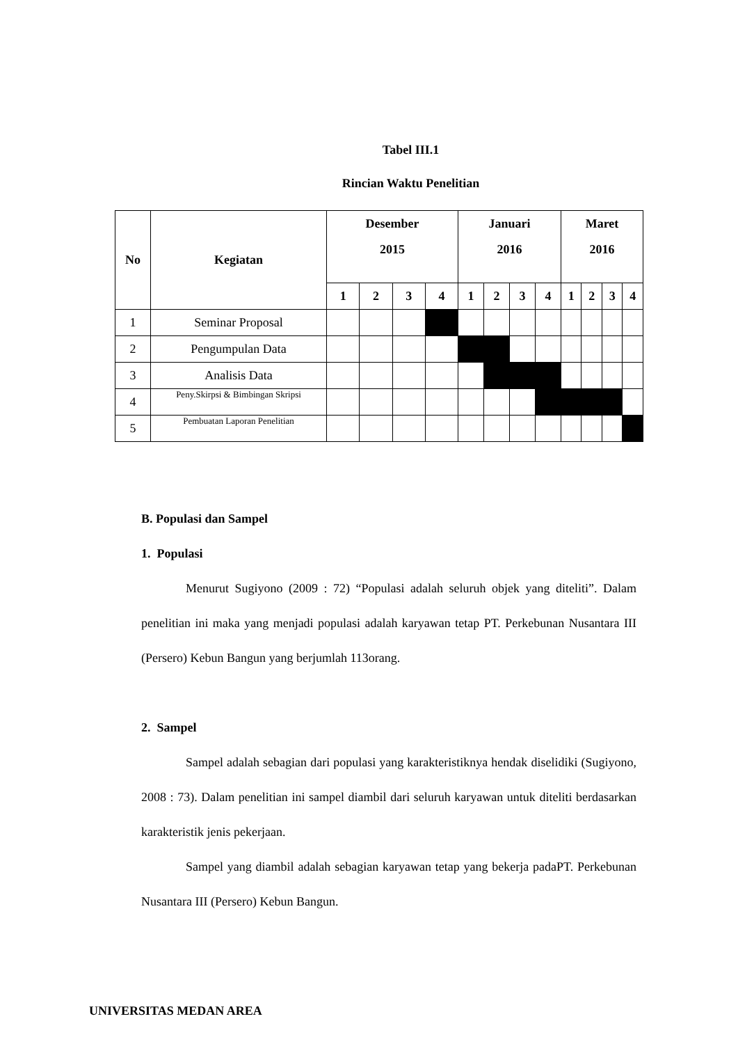Tabel III.1
Rincian Waktu Penelitian
| No | Kegiatan | Desember 2015 | | | | Januari 2016 | | | | Maret 2016 | | | |
| --- | --- | --- | --- | --- | --- | --- | --- | --- | --- | --- | --- | --- | --- |
| | | 1 | 2 | 3 | 4 | 1 | 2 | 3 | 4 | 1 | 2 | 3 | 4 |
| 1 | Seminar Proposal | | | | | | | | | | | | |
| 2 | Pengumpulan Data | | | | | | | | | | | | |
| 3 | Analisis Data | | | | | | | | | | | | |
| 4 | Peny.Skirpsi & Bimbingan Skripsi | | | | | | | | | | | | |
| 5 | Pembuatan Laporan Penelitian | | | | | | | | | | | | |
B. Populasi dan Sampel
1. Populasi
Menurut Sugiyono (2009 : 72) “Populasi adalah seluruh objek yang diteliti”. Dalam penelitian ini maka yang menjadi populasi adalah karyawan tetap PT. Perkebunan Nusantara III (Persero) Kebun Bangun yang berjumlah 113orang.
2. Sampel
Sampel adalah sebagian dari populasi yang karakteristiknya hendak diselidiki (Sugiyono, 2008 : 73). Dalam penelitian ini sampel diambil dari seluruh karyawan untuk diteliti berdasarkan karakteristik jenis pekerjaan.
Sampel yang diambil adalah sebagian karyawan tetap yang bekerja padaPT. Perkebunan Nusantara III (Persero) Kebun Bangun.
UNIVERSITAS MEDAN AREA